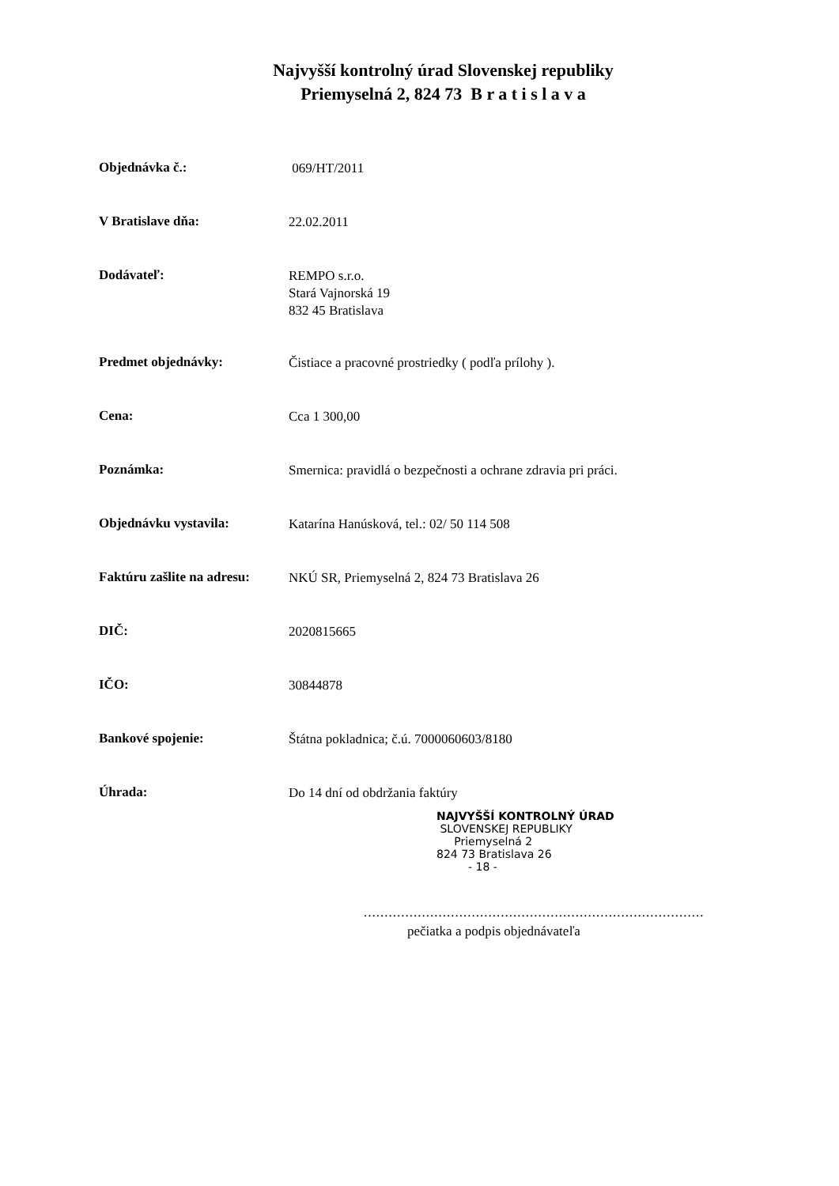Najvyšší kontrolný úrad Slovenskej republiky
Priemyselná 2, 824 73 B r a t i s l a v a
Objednávka č.:
069/HT/2011
V Bratislave dňa:
22.02.2011
Dodávateľ:
REMPO s.r.o.
Stará Vajnorská 19
832 45 Bratislava
Predmet objednávky:
Čistiace a pracovné prostriedky ( podľa prílohy ).
Cena:
Cca 1 300,00
Poznámka:
Smernica: pravidlá o bezpečnosti a ochrane zdravia pri práci.
Objednávku vystavila:
Katarína Hanúsková, tel.: 02/ 50 114 508
Faktúru zašlite na adresu:
NKÚ SR, Priemyselná 2, 824 73 Bratislava 26
DIČ:
2020815665
IČO:
30844878
Bankové spojenie:
Štátna pokladnica; č.ú. 7000060603/8180
Úhrada:
Do 14 dní od obdržania faktúry
NAJVYŠŠÍ KONTROLNÝ ÚRAD
SLOVENSKEJ REPUBLIKY
Priemyselná 2
824 73 Bratislava 26
- 18 -
..................................................................................
pečiatka a podpis objednávateľa